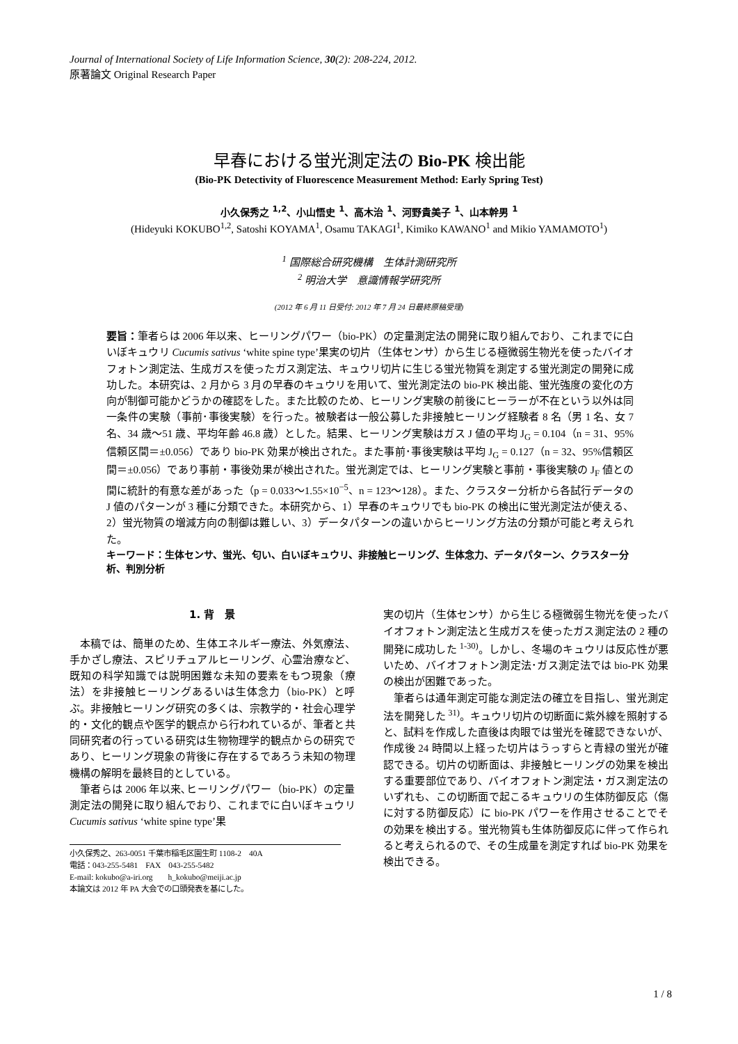Journal of International Society of Life Information Science, 30(2): 208-224, 2012.
原著論文 Original Research Paper
早春における蛍光測定法の Bio-PK 検出能
(Bio-PK Detectivity of Fluorescence Measurement Method: Early Spring Test)
小久保秀之 <sup>1,2</sup>、小山悟史 <sup>1</sup>、高木治 <sup>1</sup>、河野貴美子 <sup>1</sup>、山本幹男 <sup>1</sup>
(Hideyuki KOKUBO<sup>1,2</sup>, Satoshi KOYAMA<sup>1</sup>, Osamu TAKAGI<sup>1</sup>, Kimiko KAWANO<sup>1</sup> and Mikio YAMAMOTO<sup>1</sup>)
<sup>1</sup> 国際総合研究機構　生体計測研究所
<sup>2</sup> 明治大学　意識情報学研究所
(2012 年 6 月 11 日受付: 2012 年 7 月 24 日最終原稿受理)
要旨：筆者らは 2006 年以来、ヒーリングパワー（bio-PK）の定量測定法の開発に取り組んでおり、これまでに白いぼキュウリ Cucumis sativus ‘white spine type’果実の切片（生体センサ）から生じる極微弱生物光を使ったバイオフォトン測定法、生成ガスを使ったガス測定法、キュウリ切片に生じる蛍光物質を測定する蛍光測定の開発に成功した。本研究は、2 月から 3 月の早春のキュウリを用いて、蛍光測定法の bio-PK 検出能、蛍光強度の変化の方向が制御可能かどうかの確認をした。また比較のため、ヒーリング実験の前後にヒーラーが不在という以外は同一条件の実験（事前･事後実験）を行った。被験者は一般公募した非接触ヒーリング経験者 8 名（男 1 名、女 7 名、34 歳～51 歳、平均年齢 46.8 歳）とした。結果、ヒーリング実験はガス J 値の平均 J<sub>G</sub> = 0.104（n = 31、95%信頼区間＝±0.056）であり bio-PK 効果が検出された。また事前･事後実験は平均 J<sub>G</sub> = 0.127（n = 32、95%信頼区間＝±0.056）であり事前・事後効果が検出された。蛍光測定では、ヒーリング実験と事前・事後実験の J<sub>F</sub> 値との間に統計的有意な差があった（p = 0.033～1.55×10<sup>−5</sup>、n = 123～128）。また、クラスター分析から各試行データの J 値のパターンが 3 種に分類できた。本研究から、1）早春のキュウリでも bio-PK の検出に蛍光測定法が使える、2）蛍光物質の増減方向の制御は難しい、3）データパターンの違いからヒーリング方法の分類が可能と考えられた。
キーワード：生体センサ、蛍光、匂い、白いぼキュウリ、非接触ヒーリング、生体念力、データパターン、クラスター分析、判別分析
1. 背　景
本稿では、簡単のため、生体エネルギー療法、外気療法、手かざし療法、スピリチュアルヒーリング、心霊治療など、既知の科学知識では説明困難な未知の要素をもつ現象（療法）を非接触ヒーリングあるいは生体念力（bio-PK）と呼ぶ。非接触ヒーリング研究の多くは、宗教学的・社会心理学的・文化的観点や医学的観点から行われているが、筆者と共同研究者の行っている研究は生物物理学的観点からの研究であり、ヒーリング現象の背後に存在するであろう未知の物理機構の解明を最終目的としている。
筆者らは 2006 年以来､ヒーリングパワー（bio-PK）の定量測定法の開発に取り組んでおり、これまでに白いぼキュウリ Cucumis sativus ‘white spine type’果
小久保秀之、263-0051 千葉市稲毛区園生町 1108-2　40A
電話：043-255-5481　FAX　043-255-5482
E-mail: kokubo@a-iri.org　　h_kokubo@meiji.ac.jp
本論文は 2012 年 PA 大会での口頭発表を基にした。
実の切片（生体センサ）から生じる極微弱生物光を使ったバイオフォトン測定法と生成ガスを使ったガス測定法の 2 種の開発に成功した <sup>1-30)</sup>。しかし、冬場のキュウリは反応性が悪いため、バイオフォトン測定法･ガス測定法では bio-PK 効果の検出が困難であった。
筆者らは通年測定可能な測定法の確立を目指し、蛍光測定法を開発した <sup>31)</sup>。キュウリ切片の切断面に紫外線を照射すると、試料を作成した直後は肉眼では蛍光を確認できないが、作成後 24 時間以上経った切片はうっすらと青緑の蛍光が確認できる。切片の切断面は、非接触ヒーリングの効果を検出する重要部位であり、バイオフォトン測定法・ガス測定法のいずれも、この切断面で起こるキュウリの生体防御反応（傷に対する防御反応）に bio-PK パワーを作用させることでその効果を検出する。蛍光物質も生体防御反応に伴って作られると考えられるので、その生成量を測定すれば bio-PK 効果を検出できる。
1 / 8